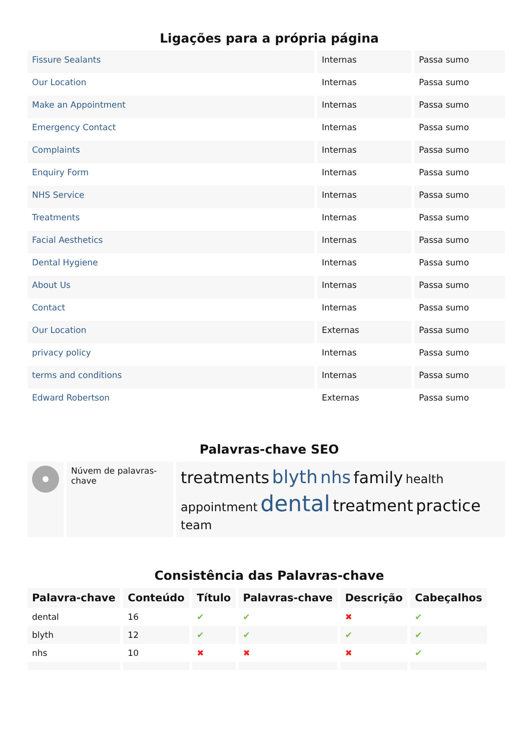Ligações para a própria página
| Fissure Sealants | Internas | Passa sumo |
| Our Location | Internas | Passa sumo |
| Make an Appointment | Internas | Passa sumo |
| Emergency Contact | Internas | Passa sumo |
| Complaints | Internas | Passa sumo |
| Enquiry Form | Internas | Passa sumo |
| NHS Service | Internas | Passa sumo |
| Treatments | Internas | Passa sumo |
| Facial Aesthetics | Internas | Passa sumo |
| Dental Hygiene | Internas | Passa sumo |
| About Us | Internas | Passa sumo |
| Contact | Internas | Passa sumo |
| Our Location | Externas | Passa sumo |
| privacy policy | Internas | Passa sumo |
| terms and conditions | Internas | Passa sumo |
| Edward Robertson | Externas | Passa sumo |
Palavras-chave SEO
| | Núvem de palavras-chave | treatments blyth nhs family health appointment dental treatment practice team |
Consistência das Palavras-chave
| Palavra-chave | Conteúdo | Título | Palavras-chave | Descrição | Cabeçalhos |
| --- | --- | --- | --- | --- | --- |
| dental | 16 | ✔ | ✔ | ✖ | ✔ |
| blyth | 12 | ✔ | ✔ | ✔ | ✔ |
| nhs | 10 | ✖ | ✖ | ✖ | ✔ |